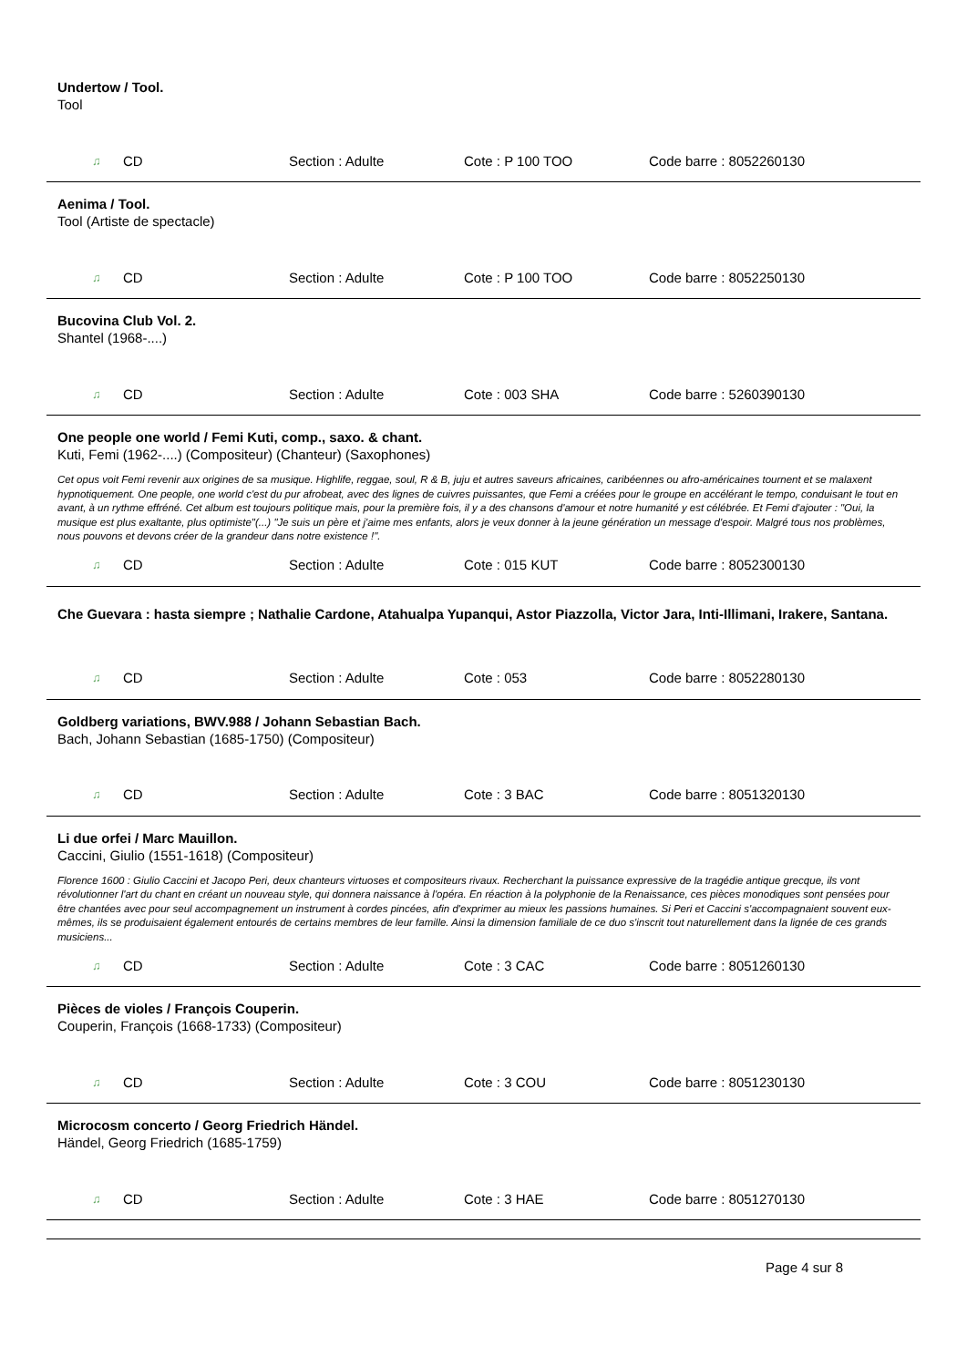Undertow / Tool.
Tool
♫ CD Section : Adulte Cote : P 100 TOO Code barre : 8052260130
Aenima / Tool.
Tool (Artiste de spectacle)
♫ CD Section : Adulte Cote : P 100 TOO Code barre : 8052250130
Bucovina Club Vol. 2.
Shantel (1968-....)
♫ CD Section : Adulte Cote : 003 SHA Code barre : 5260390130
One people one world / Femi Kuti, comp., saxo. & chant.
Kuti, Femi (1962-....) (Compositeur) (Chanteur) (Saxophones)
Cet opus voit Femi revenir aux origines de sa musique. Highlife, reggae, soul, R & B, juju et autres saveurs africaines, caribéennes ou afro-américaines tournent et se malaxent hypnotiquement. One people, one world c'est du pur afrobeat, avec des lignes de cuivres puissantes, que Femi a créées pour le groupe en accélérant le tempo, conduisant le tout en avant, à un rythme effréné. Cet album est toujours politique mais, pour la première fois, il y a des chansons d'amour et notre humanité y est célébrée. Et Femi d'ajouter : "Oui, la musique est plus exaltante, plus optimiste"(...) "Je suis un père et j'aime mes enfants, alors je veux donner à la jeune génération un message d'espoir. Malgré tous nos problèmes, nous pouvons et devons créer de la grandeur dans notre existence !".
♫ CD Section : Adulte Cote : 015 KUT Code barre : 8052300130
Che Guevara : hasta siempre ; Nathalie Cardone, Atahualpa Yupanqui, Astor Piazzolla, Victor Jara, Inti-Illimani, Irakere, Santana.
♫ CD Section : Adulte Cote : 053 Code barre : 8052280130
Goldberg variations, BWV.988 / Johann Sebastian Bach.
Bach, Johann Sebastian (1685-1750) (Compositeur)
♫ CD Section : Adulte Cote : 3 BAC Code barre : 8051320130
Li due orfei / Marc Mauillon.
Caccini, Giulio (1551-1618) (Compositeur)
Florence 1600 : Giulio Caccini et Jacopo Peri, deux chanteurs virtuoses et compositeurs rivaux. Recherchant la puissance expressive de la tragédie antique grecque, ils vont révolutionner l'art du chant en créant un nouveau style, qui donnera naissance à l'opéra. En réaction à la polyphonie de la Renaissance, ces pièces monodiques sont pensées pour être chantées avec pour seul accompagnement un instrument à cordes pincées, afin d'exprimer au mieux les passions humaines. Si Peri et Caccini s'accompagnaient souvent eux-mêmes, ils se produisaient également entourés de certains membres de leur famille. Ainsi la dimension familiale de ce duo s'inscrit tout naturellement dans la lignée de ces grands musiciens...
♫ CD Section : Adulte Cote : 3 CAC Code barre : 8051260130
Pièces de violes / François Couperin.
Couperin, François (1668-1733) (Compositeur)
♫ CD Section : Adulte Cote : 3 COU Code barre : 8051230130
Microcosm concerto / Georg Friedrich Händel.
Händel, Georg Friedrich (1685-1759)
♫ CD Section : Adulte Cote : 3 HAE Code barre : 8051270130
Page 4 sur 8